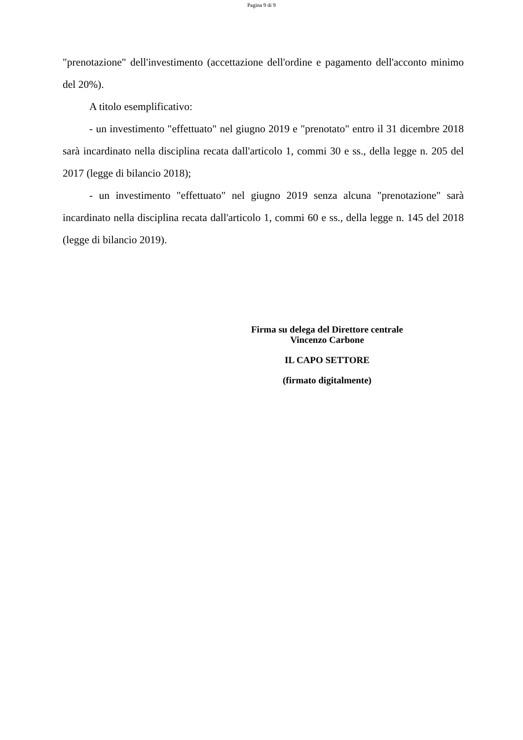Pagina 9 di 9
"prenotazione" dell'investimento (accettazione dell'ordine e pagamento dell'acconto minimo del 20%).
A titolo esemplificativo:
- un investimento "effettuato" nel giugno 2019 e "prenotato" entro il 31 dicembre 2018 sarà incardinato nella disciplina recata dall'articolo 1, commi 30 e ss., della legge n. 205 del 2017 (legge di bilancio 2018);
- un investimento "effettuato" nel giugno 2019 senza alcuna "prenotazione" sarà incardinato nella disciplina recata dall'articolo 1, commi 60 e ss., della legge n. 145 del 2018 (legge di bilancio 2019).
Firma su delega del Direttore centrale
Vincenzo Carbone
IL CAPO SETTORE
(firmato digitalmente)